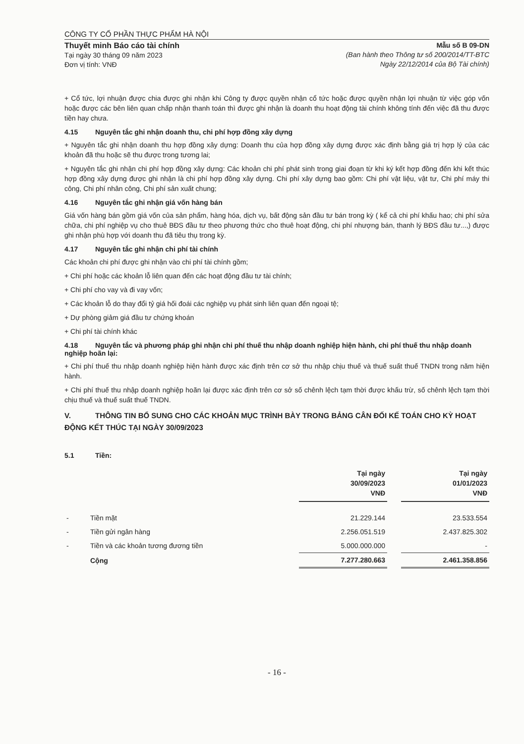CÔNG TY CỔ PHẦN THỰC PHẨM HÀ NỘI
Thuyết minh Báo cáo tài chính
Tại ngày 30 tháng 09 năm 2023
Đơn vị tính: VNĐ
Mẫu số B 09-DN
(Ban hành theo Thông tư số 200/2014/TT-BTC
Ngày 22/12/2014 của Bộ Tài chính)
+ Cổ tức, lợi nhuận được chia được ghi nhận khi Công ty được quyền nhận cổ tức hoặc được quyền nhận lợi nhuận từ việc góp vốn hoặc được các bên liên quan chấp nhận thanh toán thì được ghi nhận là doanh thu hoạt động tài chính không tính đến việc đã thu được tiền hay chưa.
4.15 Nguyên tắc ghi nhận doanh thu, chi phí hợp đồng xây dựng
+ Nguyên tắc ghi nhận doanh thu hợp đồng xây dựng: Doanh thu của hợp đồng xây dựng được xác định bằng giá trị hợp lý của các khoản đã thu hoặc sẽ thu được trong tương lai;
+ Nguyên tắc ghi nhận chi phí hợp đồng xây dựng: Các khoản chi phí phát sinh trong giai đoạn từ khi ký kết hợp đồng đến khi kết thúc hợp đồng xây dựng được ghi nhận là chi phí hợp đồng xây dựng. Chi phí xây dựng bao gồm: Chi phí vật liệu, vật tư, Chi phí máy thi công, Chi phí nhân công, Chi phí sản xuất chung;
4.16 Nguyên tắc ghi nhận giá vốn hàng bán
Giá vốn hàng bán gồm giá vốn của sản phẩm, hàng hóa, dịch vụ, bất động sản đầu tư bán trong kỳ ( kể cả chi phí khấu hao; chi phí sửa chữa, chi phí nghiệp vụ cho thuê BĐS đầu tư theo phương thức cho thuê hoạt động, chi phí nhượng bán, thanh lý BĐS đầu tư...,) được ghi nhận phù hợp với doanh thu đã tiêu thụ trong kỳ.
4.17 Nguyên tắc ghi nhận chi phí tài chính
Các khoản chi phí được ghi nhận vào chi phí tài chính gồm;
+ Chi phí hoặc các khoản lỗ liên quan đến các hoạt động đầu tư tài chính;
+ Chi phí cho vay và đi vay vốn;
+ Các khoản lỗ do thay đổi tỷ giá hối đoái các nghiệp vụ phát sinh liên quan đến ngoại tệ;
+ Dự phòng giảm giá đầu tư chứng khoán
+ Chi phí tài chính khác
4.18 Nguyên tắc và phương pháp ghi nhận chi phí thuế thu nhập doanh nghiệp hiện hành, chi phí thuế thu nhập doanh nghiệp hoãn lại:
+ Chi phí thuế thu nhập doanh nghiệp hiện hành được xác định trên cơ sở thu nhập chịu thuế và thuế suất thuế TNDN trong năm hiện hành.
+ Chi phí thuế thu nhập doanh nghiệp hoãn lại được xác định trên cơ sở số chênh lệch tạm thời được khấu trừ, số chênh lệch tạm thời chịu thuế và thuế suất thuế TNDN.
V. THÔNG TIN BỔ SUNG CHO CÁC KHOẢN MỤC TRÌNH BÀY TRONG BẢNG CÂN ĐỐI KẾ TOÁN CHO KỲ HOẠT ĐỘNG KẾT THÚC TẠI NGÀY 30/09/2023
5.1 Tiền:
| | | Tại ngày 30/09/2023 VNĐ | | Tại ngày 01/01/2023 VNĐ |
| --- | --- | --- | --- | --- |
| - | Tiền mặt | 21.229.144 | | 23.533.554 |
| - | Tiền gửi ngân hàng | 2.256.051.519 | | 2.437.825.302 |
| - | Tiền và các khoản tương đương tiền | 5.000.000.000 | | - |
| | Cộng | 7.277.280.663 | | 2.461.358.856 |
- 16 -